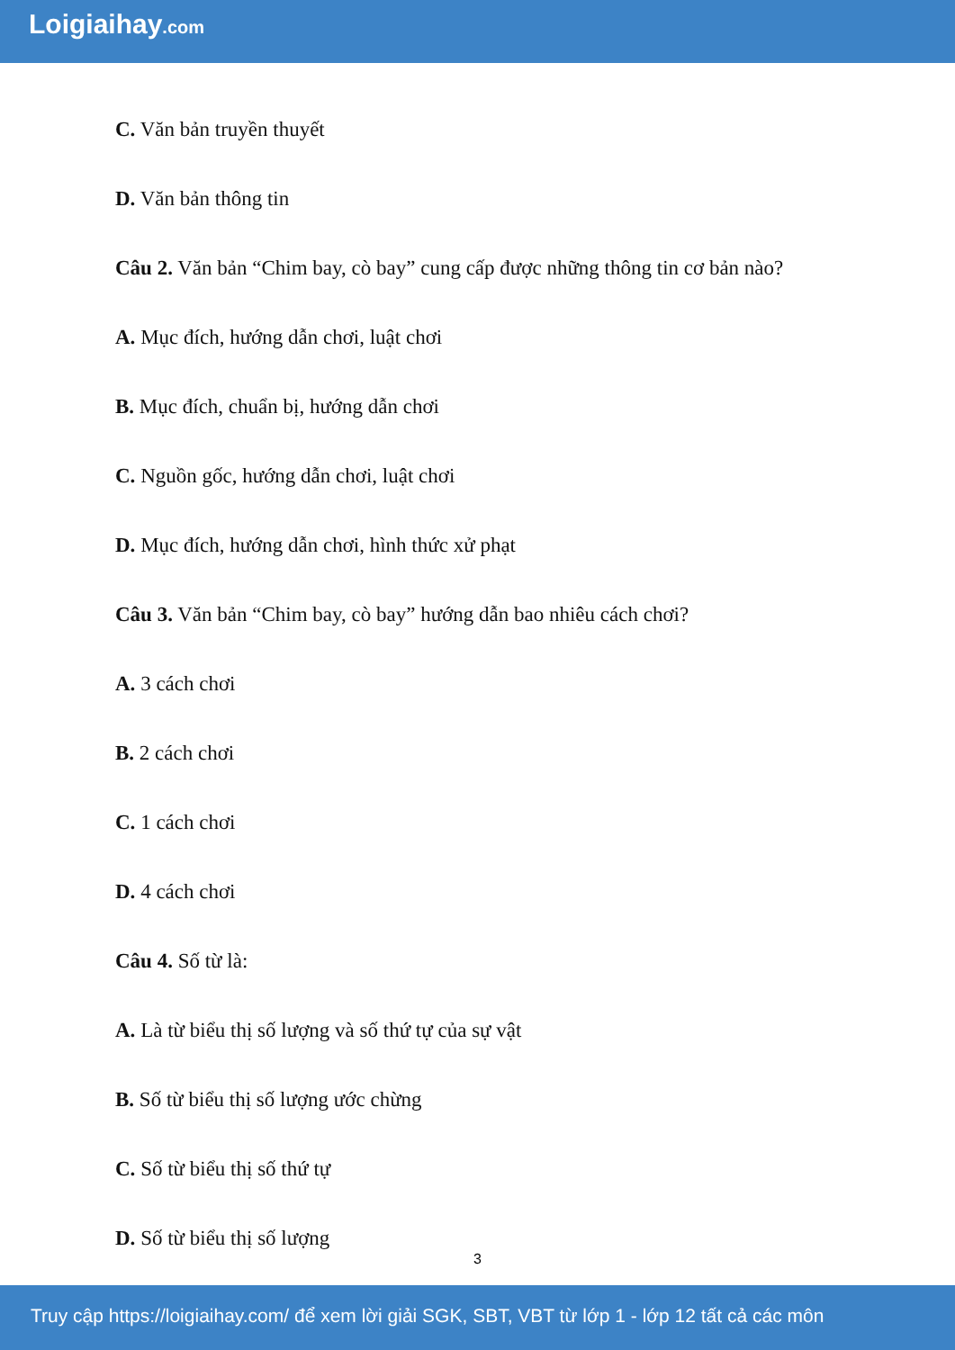Loigiaihay.com
C. Văn bản truyền thuyết
D. Văn bản thông tin
Câu 2. Văn bản “Chim bay, cò bay” cung cấp được những thông tin cơ bản nào?
A. Mục đích, hướng dẫn chơi, luật chơi
B. Mục đích, chuẩn bị, hướng dẫn chơi
C. Nguồn gốc, hướng dẫn chơi, luật chơi
D. Mục đích, hướng dẫn chơi, hình thức xử phạt
Câu 3. Văn bản “Chim bay, cò bay” hướng dẫn bao nhiêu cách chơi?
A. 3 cách chơi
B. 2 cách chơi
C. 1 cách chơi
D. 4 cách chơi
Câu 4. Số từ là:
A. Là từ biểu thị số lượng và số thứ tự của sự vật
B. Số từ biểu thị số lượng ước chừng
C. Số từ biểu thị số thứ tự
D. Số từ biểu thị số lượng
3
Truy cập https://loigiaihay.com/ để xem lời giải SGK, SBT, VBT từ lớp 1 - lớp 12 tất cả các môn